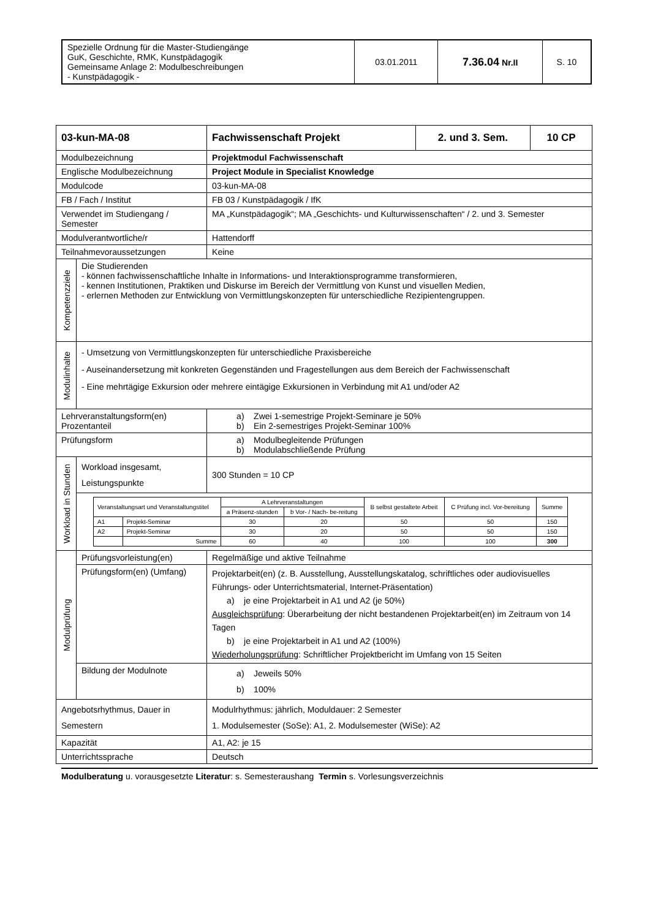| Spezielle Ordnung für die Master-Studiengänge GuK, Geschichte, RMK, Kunstpädagogik Gemeinsame Anlage 2: Modulbeschreibungen - Kunstpädagogik - | 03.01.2011 | 7.36.04 Nr.II | S. 10 |
| 03-kun-MA-08 | | Fachwissenschaft Projekt | 2. und 3. Sem. | 10 CP |
| Modulbezeichnung | | Projektmodul Fachwissenschaft | | |
| Englische Modulbezeichnung | | Project Module in Specialist Knowledge | | |
| Modulcode | | 03-kun-MA-08 | | |
| FB / Fach / Institut | | FB 03 / Kunstpädagogik / IfK | | |
| Verwendet im Studiengang / Semester | | MA „Kunstpädagogik“; MA „Geschichts- und Kulturwissenschaften“ / 2. und 3. Semester | | |
| Modulverantwortliche/r | | Hattendorff | | |
| Teilnahmevoraussetzungen | | Keine | | |
| Kompetenzziele | Die Studierenden - können fachwissenschaftliche Inhalte in Informations- und Interaktionsprogramme transformieren, - kennen Institutionen, Praktiken und Diskurse im Bereich der Vermittlung von Kunst und visuellen Medien, - erlernen Methoden zur Entwicklung von Vermittlungskonzepten für unterschiedliche Rezipientengruppen. | | | |
| Modulinhalte | - Umsetzung von Vermittlungskonzepten für unterschiedliche Praxisbereiche - Auseinandersetzung mit konkreten Gegenständen und Fragestellungen aus dem Bereich der Fachwissenschaft - Eine mehrtägige Exkursion oder mehrere eintägige Exkursionen in Verbindung mit A1 und/oder A2 | | | |
| Lehrveranstaltungsform(en) Prozentanteil | | a) Zwei 1-semestrige Projekt-Seminare je 50% b) Ein 2-semestriges Projekt-Seminar 100% | | |
| Prüfungsform | | a) Modulbegleitende Prüfungen b) Modulabschließende Prüfung | | |
| Workload in Stunden | Workload insgesamt, Leistungspunkte | 300 Stunden = 10 CP | | |
| | / Veranstaltungsart und Veranstaltungstitel / / A Lehrveranstaltungen / / B selbst gestaltete Arbeit / C Prüfung incl. Vor-bereitung / Summe / / / / a Präsenz-stunden / b Vor- / Nach- be-reitung / / / / / A1 / Projekt-Seminar / 30 / 20 / 50 / 50 / 150 / / A2 / Projekt-Seminar / 30 / 20 / 50 / 50 / 150 / / / Summe / 60 / 40 / 100 / 100 / 300 / | | | |
| Modulprüfung | Prüfungsvorleistung(en) | Regelmäßige und aktive Teilnahme | | |
| | Prüfungsform(en) (Umfang) | Projektarbeit(en) (z. B. Ausstellung, Ausstellungskatalog, schriftliches oder audiovisuelles Führungs- oder Unterrichtsmaterial, Internet-Präsentation) a) je eine Projektarbeit in A1 und A2 (je 50%) Ausgleichsprüfung : Überarbeitung der nicht bestandenen Projektarbeit(en) im Zeitraum von 14 Tagen b) je eine Projektarbeit in A1 und A2 (100%) Wiederholungsprüfung : Schriftlicher Projektbericht im Umfang von 15 Seiten | | |
| | Bildung der Modulnote | a) Jeweils 50% b) 100% | | |
| Angebotsrhythmus, Dauer in Semestern | | Modulrhythmus: jährlich, Moduldauer: 2 Semester 1. Modulsemester (SoSe): A1, 2. Modulsemester (WiSe): A2 | | |
| Kapazität | | A1, A2: je 15 | | |
| Unterrichtssprache | | Deutsch | | |
Modulberatung u. vorausgesetzte Literatur: s. Semesteraushang Termin s. Vorlesungsverzeichnis